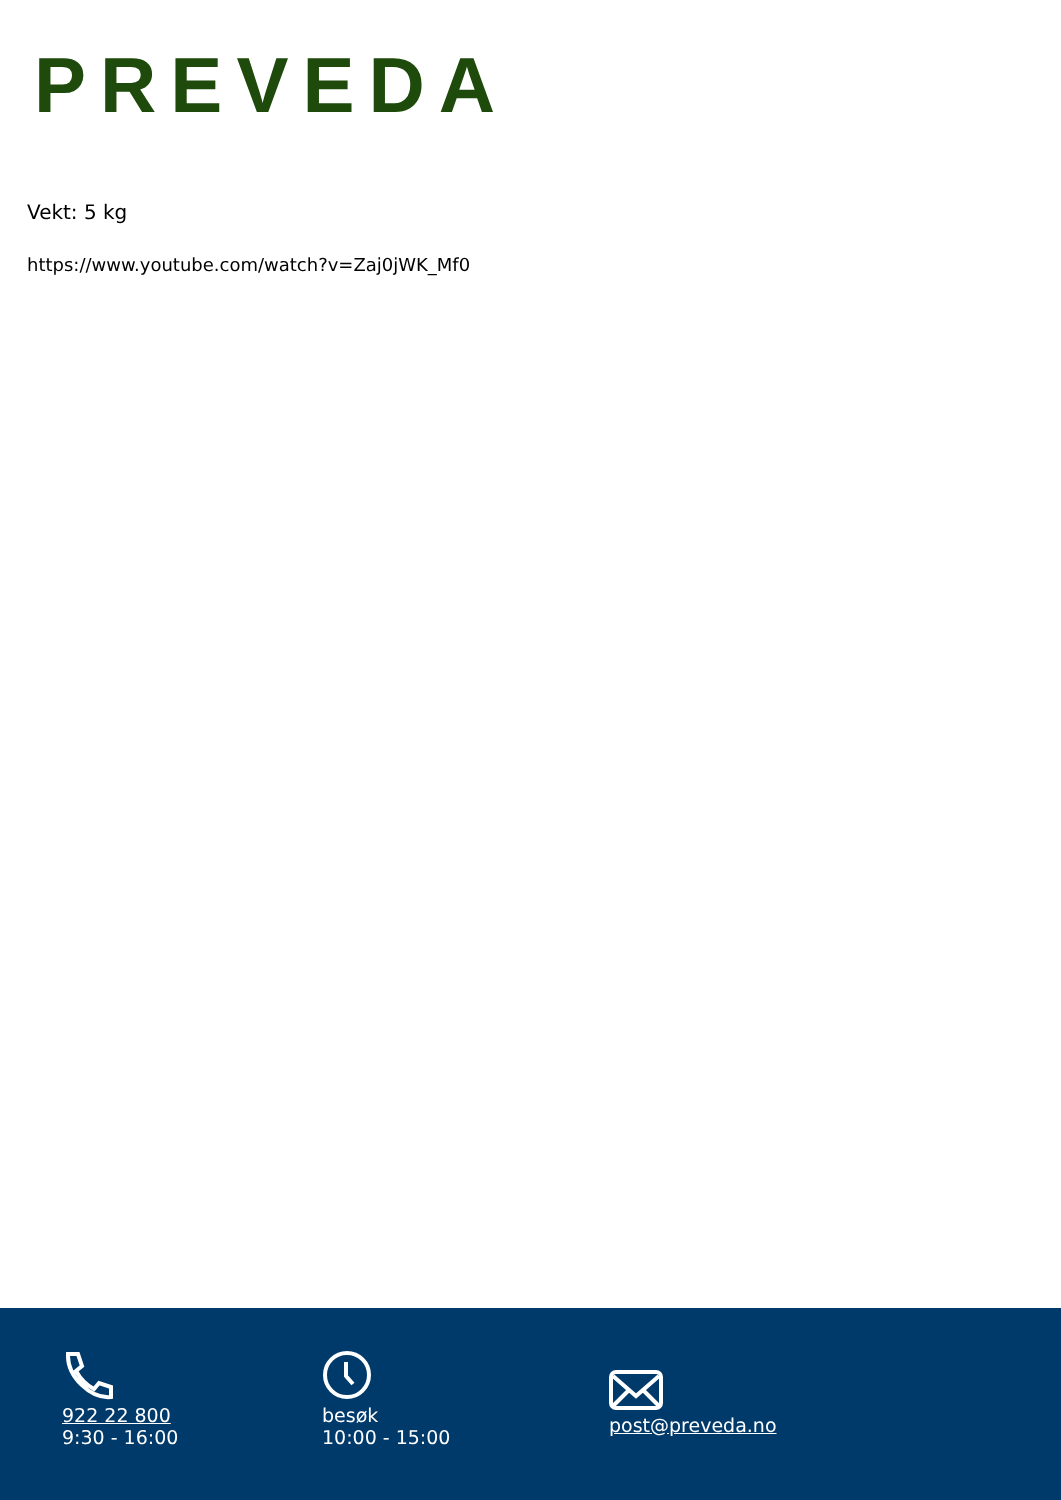PREVEDA
Vekt: 5 kg
https://www.youtube.com/watch?v=Zaj0jWK_Mf0
922 22 800
9:30 - 16:00
besøk
10:00 - 15:00
post@preveda.no